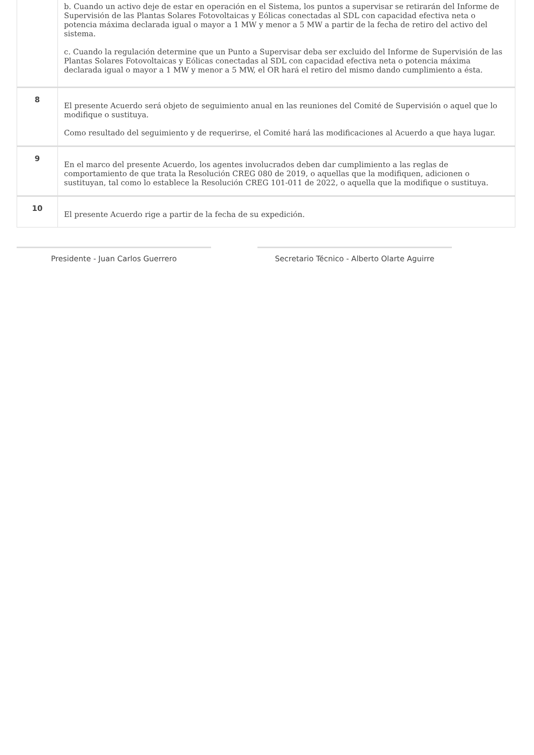| | b. Cuando un activo deje de estar en operación en el Sistema, los puntos a supervisar se retirarán del Informe de Supervisión de las Plantas Solares Fotovoltaicas y Eólicas conectadas al SDL con capacidad efectiva neta o potencia máxima declarada igual o mayor a 1 MW y menor a 5 MW a partir de la fecha de retiro del activo del sistema. c. Cuando la regulación determine que un Punto a Supervisar deba ser excluido del Informe de Supervisión de las Plantas Solares Fotovoltaicas y Eólicas conectadas al SDL con capacidad efectiva neta o potencia máxima declarada igual o mayor a 1 MW y menor a 5 MW, el OR hará el retiro del mismo dando cumplimiento a ésta. |
| 8 | El presente Acuerdo será objeto de seguimiento anual en las reuniones del Comité de Supervisión o aquel que lo modifique o sustituya. Como resultado del seguimiento y de requerirse, el Comité hará las modificaciones al Acuerdo a que haya lugar. |
| 9 | En el marco del presente Acuerdo, los agentes involucrados deben dar cumplimiento a las reglas de comportamiento de que trata la Resolución CREG 080 de 2019, o aquellas que la modifiquen, adicionen o sustituyan, tal como lo establece la Resolución CREG 101-011 de 2022, o aquella que la modifique o sustituya. |
| 10 | El presente Acuerdo rige a partir de la fecha de su expedición. |
Presidente - Juan Carlos Guerrero Secretario Técnico - Alberto Olarte Aguirre